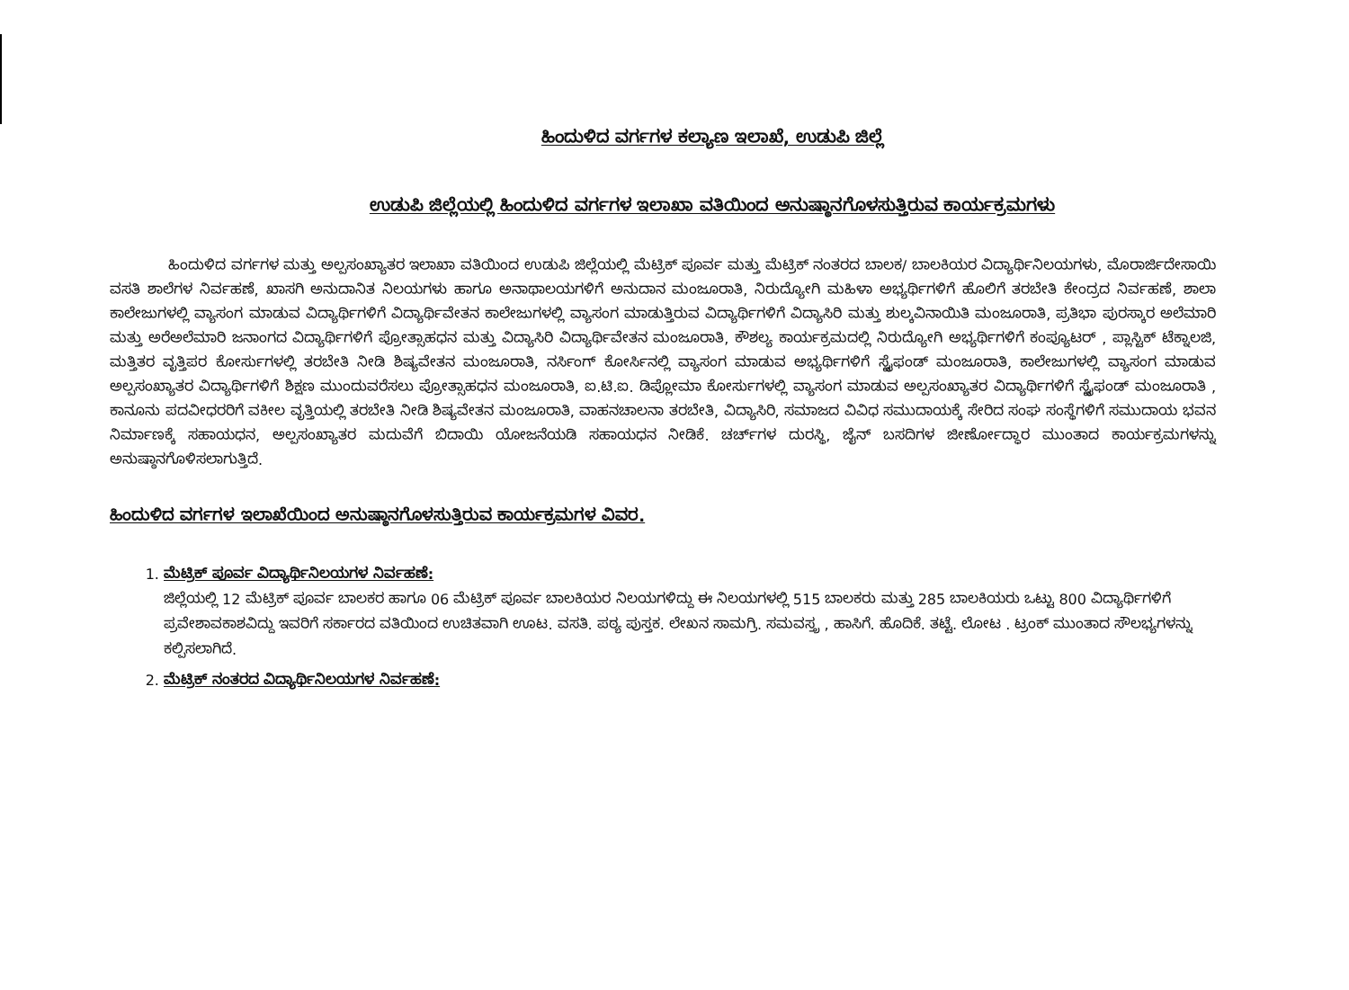ಹಿಂದುಳಿದ ವರ್ಗಗಳ ಕಲ್ಯಾಣ ಇಲಾಖೆ, ಉಡುಪಿ ಜಿಲ್ಲೆ
ಉಡುಪಿ ಜಿಲ್ಲೆಯಲ್ಲಿ ಹಿಂದುಳಿದ ವರ್ಗಗಳ ಇಲಾಖಾ ವತಿಯಿಂದ ಅನುಷ್ಠಾನಗೊಳಸುತ್ತಿರುವ ಕಾರ್ಯಕ್ರಮಗಳು
ಹಿಂದುಳಿದ ವರ್ಗಗಳ ಮತ್ತು ಅಲ್ಪಸಂಖ್ಯಾತರ ಇಲಾಖಾ ವತಿಯಿಂದ ಉಡುಪಿ ಜಿಲ್ಲೆಯಲ್ಲಿ ಮೆಟ್ರಿಕ್ ಪೂರ್ವ ಮತ್ತು ಮೆಟ್ರಿಕ್ ನಂತರದ ಬಾಲಕ/ ಬಾಲಕಿಯರ ವಿದ್ಯಾರ್ಥಿನಿಲಯಗಳು, ಮೊರಾರ್ಜಿದೇಸಾಯಿ ವಸತಿ ಶಾಲೆಗಳ ನಿರ್ವಹಣೆ, ಖಾಸಗಿ ಅನುದಾನಿತ ನಿಲಯಗಳು ಹಾಗೂ ಅನಾಥಾಲಯಗಳಿಗೆ ಅನುದಾನ ಮಂಜೂರಾತಿ, ನಿರುದ್ಯೋಗಿ ಮಹಿಳಾ ಅಭ್ಯರ್ಥಿಗಳಿಗೆ ಹೊಲಿಗೆ ತರಬೇತಿ ಕೇಂದ್ರದ ನಿರ್ವಹಣೆ, ಶಾಲಾ ಕಾಲೇಜುಗಳಲ್ಲಿ ವ್ಯಾಸಂಗ ಮಾಡುವ ವಿದ್ಯಾರ್ಥಿಗಳಿಗೆ ವಿದ್ಯಾರ್ಥಿವೇತನ ಕಾಲೇಜುಗಳಲ್ಲಿ ವ್ಯಾಸಂಗ ಮಾಡುತ್ತಿರುವ ವಿದ್ಯಾರ್ಥಿಗಳಿಗೆ ವಿದ್ಯಾಸಿರಿ ಮತ್ತು ಶುಲ್ಕವಿನಾಯಿತಿ ಮಂಜೂರಾತಿ, ಪ್ರತಿಭಾ ಪುರಸ್ಕಾರ ಅಲೆಮಾರಿ ಮತ್ತು ಅರೆಅಲೆಮಾರಿ ಜನಾಂಗದ ವಿದ್ಯಾರ್ಥಿಗಳಿಗೆ ಪ್ರೋತ್ಸಾಹಧನ ಮತ್ತು ವಿದ್ಯಾಸಿರಿ ವಿದ್ಯಾರ್ಥಿವೇತನ ಮಂಜೂರಾತಿ, ಕೌಶಲ್ಯ ಕಾರ್ಯಕ್ರಮದಲ್ಲಿ ನಿರುದ್ಯೋಗಿ ಅಭ್ಯರ್ಥಿಗಳಿಗೆ ಕಂಪ್ಯೂಟರ್ , ಪ್ಲಾಸ್ಟಿಕ್ ಟೆಕ್ನಾಲಜಿ, ಮತ್ತಿತರ ವೃತ್ತಿಪರ ಕೋರ್ಸುಗಳಲ್ಲಿ ತರಬೇತಿ ನೀಡಿ ಶಿಷ್ಯವೇತನ ಮಂಜೂರಾತಿ, ನರ್ಸಿಂಗ್ ಕೋರ್ಸಿನಲ್ಲಿ ವ್ಯಾಸಂಗ ಮಾಡುವ ಅಭ್ಯರ್ಥಿಗಳಿಗೆ ಸ್ಟೈಫಂಡ್ ಮಂಜೂರಾತಿ, ಕಾಲೇಜುಗಳಲ್ಲಿ ವ್ಯಾಸಂಗ ಮಾಡುವ ಅಲ್ಪಸಂಖ್ಯಾತರ ವಿದ್ಯಾರ್ಥಿಗಳಿಗೆ ಶಿಕ್ಷಣ ಮುಂದುವರೆಸಲು ಪ್ರೋತ್ಸಾಹಧನ ಮಂಜೂರಾತಿ, ಐ.ಟಿ.ಐ. ಡಿಪ್ಲೋಮಾ ಕೋರ್ಸುಗಳಲ್ಲಿ ವ್ಯಾಸಂಗ ಮಾಡುವ ಅಲ್ಪಸಂಖ್ಯಾತರ ವಿದ್ಯಾರ್ಥಿಗಳಿಗೆ ಸ್ಟೈಫಂಡ್ ಮಂಜೂರಾತಿ , ಕಾನೂನು ಪದವೀಧರರಿಗೆ ವಕೀಲ ವೃತ್ತಿಯಲ್ಲಿ ತರಬೇತಿ ನೀಡಿ ಶಿಷ್ಯವೇತನ ಮಂಜೂರಾತಿ, ವಾಹನಚಾಲನಾ ತರಬೇತಿ, ವಿದ್ಯಾಸಿರಿ, ಸಮಾಜದ ವಿವಿಧ ಸಮುದಾಯಕ್ಕೆ ಸೇರಿದ ಸಂಘ ಸಂಸ್ಥೆಗಳಿಗೆ ಸಮುದಾಯ ಭವನ ನಿರ್ಮಾಣಕ್ಕೆ ಸಹಾಯಧನ, ಅಲ್ಪಸಂಖ್ಯಾತರ ಮದುವೆಗೆ ಬಿದಾಯಿ ಯೋಜನೆಯಡಿ ಸಹಾಯಧನ ನೀಡಿಕೆ. ಚರ್ಚ್‌ಗಳ ದುರಸ್ಥಿ, ಜೈನ್ ಬಸದಿಗಳ ಜೀರ್ಣೋದ್ಧಾರ ಮುಂತಾದ ಕಾರ್ಯಕ್ರಮಗಳನ್ನು ಅನುಷ್ಠಾನಗೊಳಿಸಲಾಗುತ್ತಿದೆ.
ಹಿಂದುಳಿದ ವರ್ಗಗಳ ಇಲಾಖೆಯಿಂದ ಅನುಷ್ಠಾನಗೊಳಸುತ್ತಿರುವ ಕಾರ್ಯಕ್ರಮಗಳ ವಿವರ.
1. ಮೆಟ್ರಿಕ್ ಪೂರ್ವ ವಿದ್ಯಾರ್ಥಿನಿಲಯಗಳ ನಿರ್ವಹಣೆ:
ಜಿಲ್ಲೆಯಲ್ಲಿ 12 ಮೆಟ್ರಿಕ್ ಪೂರ್ವ ಬಾಲಕರ ಹಾಗೂ 06 ಮೆಟ್ರಿಕ್ ಪೂರ್ವ ಬಾಲಕಿಯರ ನಿಲಯಗಳಿದ್ದು ಈ ನಿಲಯಗಳಲ್ಲಿ 515 ಬಾಲಕರು ಮತ್ತು 285 ಬಾಲಕಿಯರು ಒಟ್ಟು 800 ವಿದ್ಯಾರ್ಥಿಗಳಿಗೆ ಪ್ರವೇಶಾವಕಾಶವಿದ್ದು ಇವರಿಗೆ ಸರ್ಕಾರದ ವತಿಯಿಂದ ಉಚಿತವಾಗಿ ಊಟ. ವಸತಿ. ಪಠ್ಯ ಪುಸ್ತಕ. ಲೇಖನ ಸಾಮಗ್ರಿ. ಸಮವಸ್ತ್ರ , ಹಾಸಿಗೆ. ಹೊದಿಕೆ. ತಟ್ಟೆ. ಲೋಟ . ಟ್ರಂಕ್ ಮುಂತಾದ ಸೌಲಭ್ಯಗಳನ್ನು ಕಲ್ಪಿಸಲಾಗಿದೆ.
2. ಮೆಟ್ರಿಕ್ ನಂತರದ ವಿದ್ಯಾರ್ಥಿನಿಲಯಗಳ ನಿರ್ವಹಣೆ: